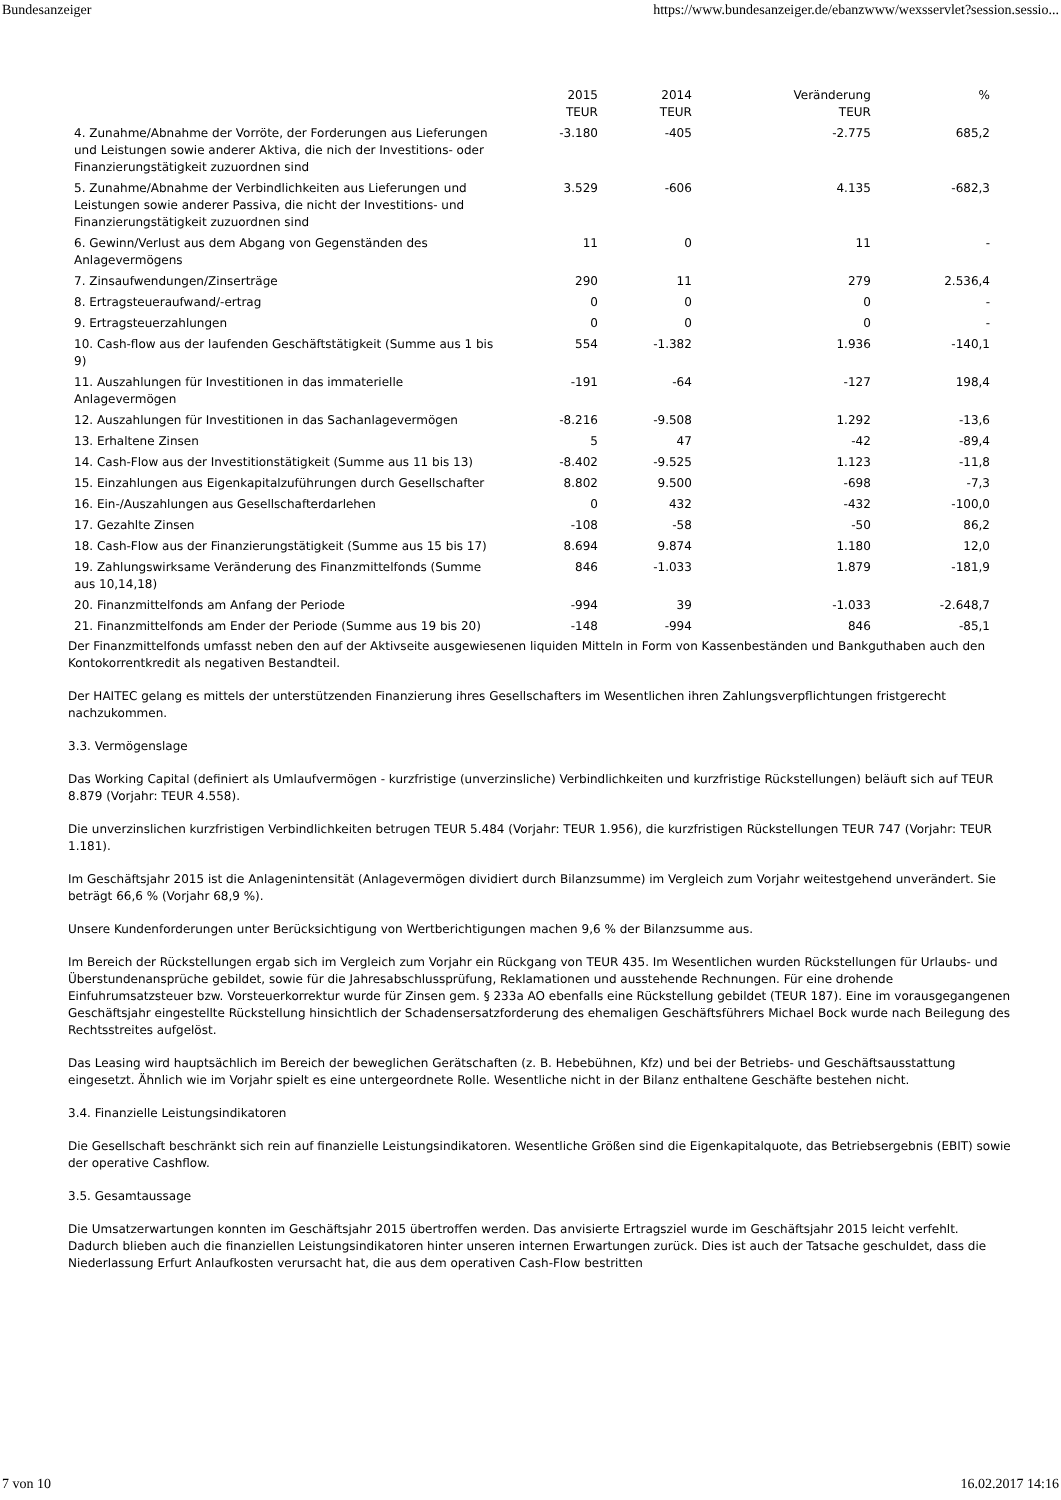Bundesanzeiger https://www.bundesanzeiger.de/ebanzwww/wexsservlet?session.sessio...
| | 2015 TEUR | 2014 TEUR | Veränderung TEUR | % |
| --- | --- | --- | --- | --- |
| 4. Zunahme/Abnahme der Vorröte, der Forderungen aus Lieferungen und Leistungen sowie anderer Aktiva, die nich der Investitions- oder Finanzierungstätigkeit zuzuordnen sind | -3.180 | -405 | -2.775 | 685,2 |
| 5. Zunahme/Abnahme der Verbindlichkeiten aus Lieferungen und Leistungen sowie anderer Passiva, die nicht der Investitions- und Finanzierungstätigkeit zuzuordnen sind | 3.529 | -606 | 4.135 | -682,3 |
| 6. Gewinn/Verlust aus dem Abgang von Gegenständen des Anlagevermögens | 11 | 0 | 11 | - |
| 7. Zinsaufwendungen/Zinserträge | 290 | 11 | 279 | 2.536,4 |
| 8. Ertragsteueraufwand/-ertrag | 0 | 0 | 0 | - |
| 9. Ertragsteuerzahlungen | 0 | 0 | 0 | - |
| 10. Cash-flow aus der laufenden Geschäftstätigkeit (Summe aus 1 bis 9) | 554 | -1.382 | 1.936 | -140,1 |
| 11. Auszahlungen für Investitionen in das immaterielle Anlagevermögen | -191 | -64 | -127 | 198,4 |
| 12. Auszahlungen für Investitionen in das Sachanlagevermögen | -8.216 | -9.508 | 1.292 | -13,6 |
| 13. Erhaltene Zinsen | 5 | 47 | -42 | -89,4 |
| 14. Cash-Flow aus der Investitionstätigkeit (Summe aus 11 bis 13) | -8.402 | -9.525 | 1.123 | -11,8 |
| 15. Einzahlungen aus Eigenkapitalzuführungen durch Gesellschafter | 8.802 | 9.500 | -698 | -7,3 |
| 16. Ein-/Auszahlungen aus Gesellschafterdarlehen | 0 | 432 | -432 | -100,0 |
| 17. Gezahlte Zinsen | -108 | -58 | -50 | 86,2 |
| 18. Cash-Flow aus der Finanzierungstätigkeit (Summe aus 15 bis 17) | 8.694 | 9.874 | 1.180 | 12,0 |
| 19. Zahlungswirksame Veränderung des Finanzmittelfonds (Summe aus 10,14,18) | 846 | -1.033 | 1.879 | -181,9 |
| 20. Finanzmittelfonds am Anfang der Periode | -994 | 39 | -1.033 | -2.648,7 |
| 21. Finanzmittelfonds am Ender der Periode (Summe aus 19 bis 20) | -148 | -994 | 846 | -85,1 |
Der Finanzmittelfonds umfasst neben den auf der Aktivseite ausgewiesenen liquiden Mitteln in Form von Kassenbeständen und Bankguthaben auch den Kontokorrentkredit als negativen Bestandteil.
Der HAITEC gelang es mittels der unterstützenden Finanzierung ihres Gesellschafters im Wesentlichen ihren Zahlungsverpflichtungen fristgerecht nachzukommen.
3.3. Vermögenslage
Das Working Capital (definiert als Umlaufvermögen - kurzfristige (unverzinsliche) Verbindlichkeiten und kurzfristige Rückstellungen) beläuft sich auf TEUR 8.879 (Vorjahr: TEUR 4.558).
Die unverzinslichen kurzfristigen Verbindlichkeiten betrugen TEUR 5.484 (Vorjahr: TEUR 1.956), die kurzfristigen Rückstellungen TEUR 747 (Vorjahr: TEUR 1.181).
Im Geschäftsjahr 2015 ist die Anlagenintensität (Anlagevermögen dividiert durch Bilanzsumme) im Vergleich zum Vorjahr weitestgehend unverändert. Sie beträgt 66,6 % (Vorjahr 68,9 %).
Unsere Kundenforderungen unter Berücksichtigung von Wertberichtigungen machen 9,6 % der Bilanzsumme aus.
Im Bereich der Rückstellungen ergab sich im Vergleich zum Vorjahr ein Rückgang von TEUR 435. Im Wesentlichen wurden Rückstellungen für Urlaubs- und Überstundenansprüche gebildet, sowie für die Jahresabschlussprüfung, Reklamationen und ausstehende Rechnungen. Für eine drohende Einfuhrumsatzsteuer bzw. Vorsteuerkorrektur wurde für Zinsen gem. § 233a AO ebenfalls eine Rückstellung gebildet (TEUR 187). Eine im vorausgegangenen Geschäftsjahr eingestellte Rückstellung hinsichtlich der Schadensersatzforderung des ehemaligen Geschäftsführers Michael Bock wurde nach Beilegung des Rechtsstreites aufgelöst.
Das Leasing wird hauptsächlich im Bereich der beweglichen Gerätschaften (z. B. Hebebühnen, Kfz) und bei der Betriebs- und Geschäftsausstattung eingesetzt. Ähnlich wie im Vorjahr spielt es eine untergeordnete Rolle. Wesentliche nicht in der Bilanz enthaltene Geschäfte bestehen nicht.
3.4. Finanzielle Leistungsindikatoren
Die Gesellschaft beschränkt sich rein auf finanzielle Leistungsindikatoren. Wesentliche Größen sind die Eigenkapitalquote, das Betriebsergebnis (EBIT) sowie der operative Cashflow.
3.5. Gesamtaussage
Die Umsatzerwartungen konnten im Geschäftsjahr 2015 übertroffen werden. Das anvisierte Ertragsziel wurde im Geschäftsjahr 2015 leicht verfehlt. Dadurch blieben auch die finanziellen Leistungsindikatoren hinter unseren internen Erwartungen zurück. Dies ist auch der Tatsache geschuldet, dass die Niederlassung Erfurt Anlaufkosten verursacht hat, die aus dem operativen Cash-Flow bestritten
7 von 10 16.02.2017 14:16